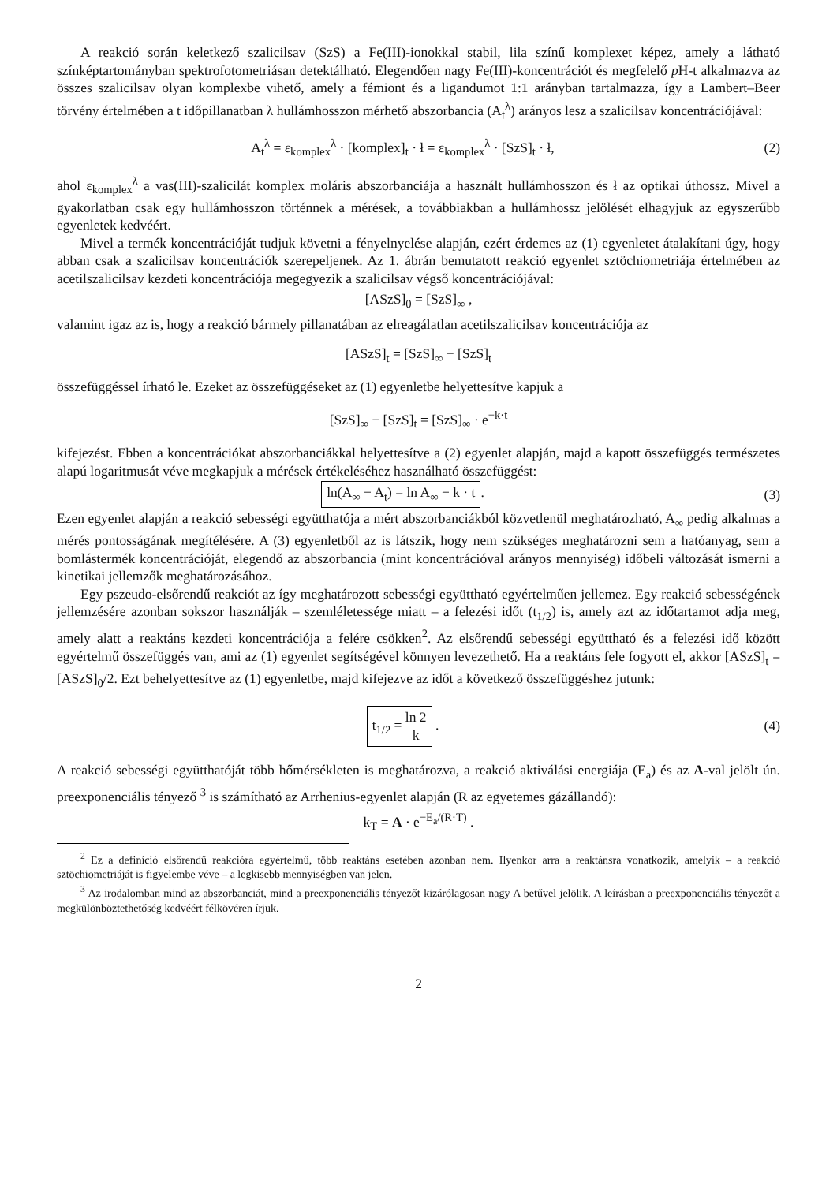A reakció során keletkező szalicilsav (SzS) a Fe(III)-ionokkal stabil, lila színű komplexet képez, amely a látható színképtartományban spektrofotometriásan detektálható. Elegendően nagy Fe(III)-koncentrációt és megfelelő p H-t alkalmazva az összes szalicilsav olyan komplexbe vihető, amely a fémiont és a ligandumot 1:1 arányban tartalmazza, így a Lambert–Beer törvény értelmében a t időpillanatban λ hullámhosszon mérhető abszorbancia (A<sub>t</sub><sup>λ</sup>) arányos lesz a szalicilsav koncentrációjával:
A<sub>t</sub><sup>λ</sup> = ε<sub>komplex</sub><sup>λ</sup> · [komplex]<sub>t</sub> · ł = ε<sub>komplex</sub><sup>λ</sup> · [SzS]<sub>t</sub> · ł,
(2)
ahol ε<sub>komplex</sub><sup>λ</sup> a vas(III)-szalicilát komplex moláris abszorbanciája a használt hullámhosszon és ł az optikai úthossz. Mivel a gyakorlatban csak egy hullámhosszon történnek a mérések, a továbbiakban a hullámhossz jelölését elhagyjuk az egyszerűbb egyenletek kedvéért.
Mivel a termék koncentrációját tudjuk követni a fényelnyelése alapján, ezért érdemes az (1) egyenletet átalakítani úgy, hogy abban csak a szalicilsav koncentrációk szerepeljenek. Az 1. ábrán bemutatott reakció egyenlet sztöchiometriája értelmében az acetilszalicilsav kezdeti koncentrációja megegyezik a szalicilsav végső koncentrációjával:
[ASzS]<sub>0</sub> = [SzS]<sub>∞</sub> ,
valamint igaz az is, hogy a reakció bármely pillanatában az elreagálatlan acetilszalicilsav koncentrációja az
[ASzS]<sub>t</sub> = [SzS]<sub>∞</sub> − [SzS]<sub>t</sub>
összefüggéssel írható le. Ezeket az összefüggéseket az (1) egyenletbe helyettesítve kapjuk a
[SzS]<sub>∞</sub> − [SzS]<sub>t</sub> = [SzS]<sub>∞</sub> · e<sup>−k·t</sup>
kifejezést. Ebben a koncentrációkat abszorbanciákkal helyettesítve a (2) egyenlet alapján, majd a kapott összefüggés természetes alapú logaritmusát véve megkapjuk a mérések értékeléséhez használható összefüggést:
ln(A<sub>∞</sub> − A<sub>t</sub>) = ln A<sub>∞</sub> − k · t. (3)
Ezen egyenlet alapján a reakció sebességi együtthatója a mért abszorbanciákból közvetlenül meghatározható, A<sub>∞</sub> pedig alkalmas a mérés pontosságának megítélésére. A (3) egyenletből az is látszik, hogy nem szükséges meghatározni sem a hatóanyag, sem a bomlástermék koncentrációját, elegendő az abszorbancia (mint koncentrációval arányos mennyiség) időbeli változását ismerni a kinetikai jellemzők meghatározásához.
Egy pszeudo-elsőrendű reakciót az így meghatározott sebességi együttható egyértelműen jellemez. Egy reakció sebességének jellemzésére azonban sokszor használják – szemléletessége miatt – a felezési időt (t<sub>1/2</sub>) is, amely azt az időtartamot adja meg, amely alatt a reaktáns kezdeti koncentrációja a felére csökken<sup>2</sup>. Az elsőrendű sebességi együttható és a felezési idő között egyértelmű összefüggés van, ami az (1) egyenlet segítségével könnyen levezethető. Ha a reaktáns fele fogyott el, akkor [ASzS]<sub>t</sub> = [ASzS]<sub>0</sub>/2. Ezt behelyettesítve az (1) egyenletbe, majd kifejezve az időt a következő összefüggéshez jutunk:
t<sub>1/2</sub> = ln 2 k . (4)
A reakció sebességi együtthatóját több hőmérsékleten is meghatározva, a reakció aktiválási energiája (E<sub>a</sub>) és az A-val jelölt ún. preexponenciális tényező <sup>3</sup> is számítható az Arrhenius-egyenlet alapján (R az egyetemes gázállandó):
k<sub>T</sub> = A · e<sup>−E<sub>a</sub>/(R·T)</sup> .
<sup>2</sup> Ez a definíció elsőrendű reakcióra egyértelmű, több reaktáns esetében azonban nem. Ilyenkor arra a reaktánsra vonatkozik, amelyik – a reakció sztöchiometriáját is figyelembe véve – a legkisebb mennyiségben van jelen.
<sup>3</sup> Az irodalomban mind az abszorbanciát, mind a preexponenciális tényezőt kizárólagosan nagy A betűvel jelölik. A leírásban a preexponenciális tényezőt a megkülönböztethetőség kedvéért félkövéren írjuk.
2